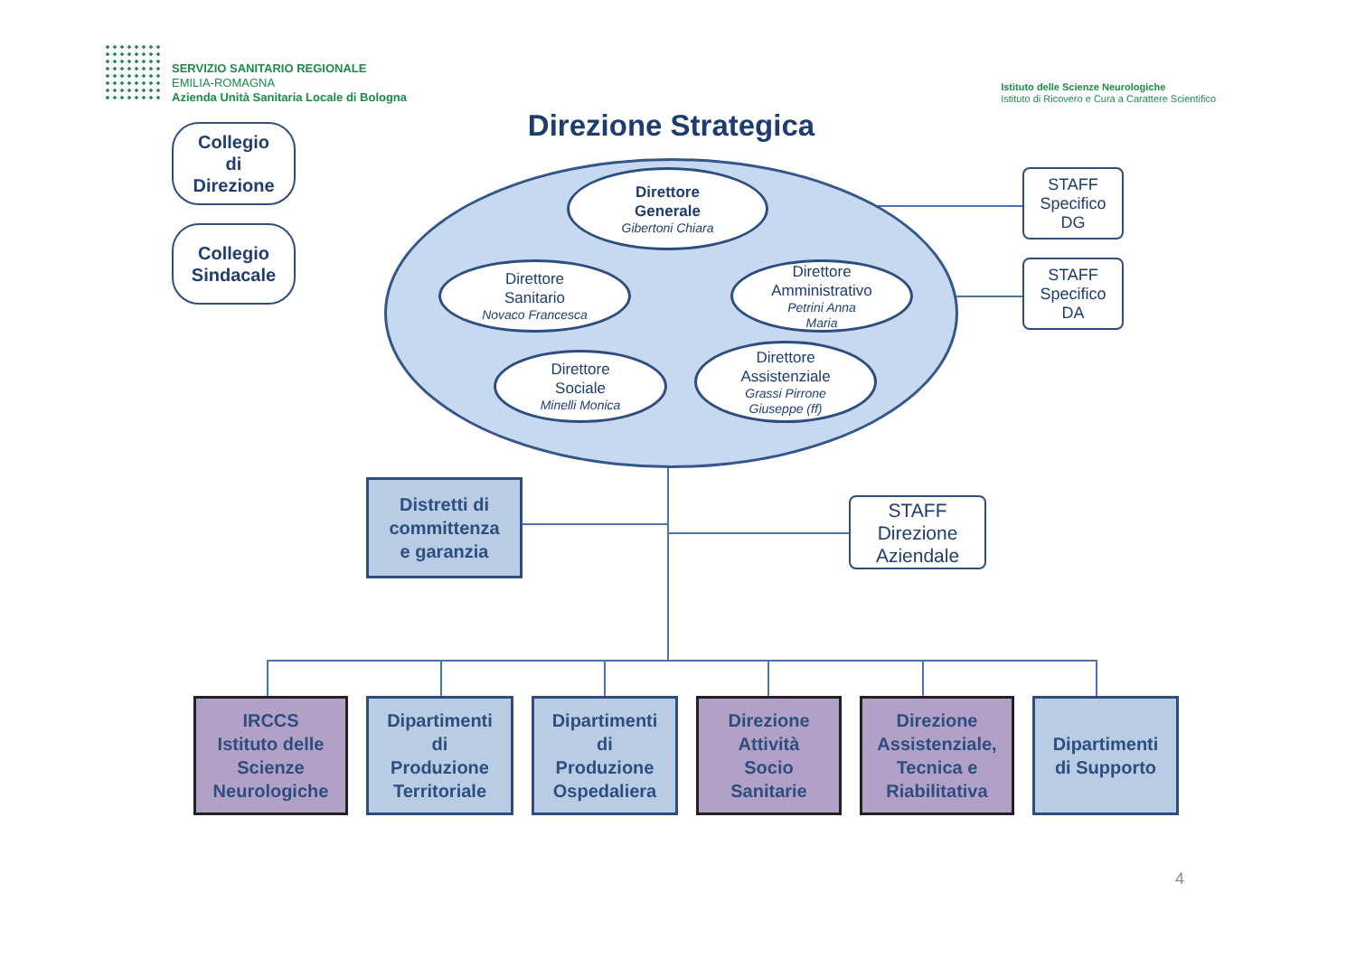SERVIZIO SANITARIO REGIONALE
EMILIA-ROMAGNA
Azienda Unità Sanitaria Locale di Bologna
Istituto delle Scienze Neurologiche
Istituto di Ricovero e Cura a Carattere Scientifico
Collegio
di
Direzione
Collegio
Sindacale
Direzione Strategica
Direttore
Generale
Gibertoni Chiara
Direttore
Sanitario
Novaco Francesca
Direttore
Amministrativo
Petrini Anna
Maria
Direttore
Sociale
Minelli Monica
Direttore
Assistenziale
Grassi Pirrone
Giuseppe (ff)
STAFF
Specifico
DG
STAFF
Specifico
DA
Distretti di
committenza
e garanzia
STAFF
Direzione
Aziendale
IRCCS
Istituto delle
Scienze
Neurologiche
Dipartimenti
di
Produzione
Territoriale
Dipartimenti
di
Produzione
Ospedaliera
Direzione
Attività
Socio
Sanitarie
Direzione
Assistenziale,
Tecnica e
Riabilitativa
Dipartimenti
di Supporto
4